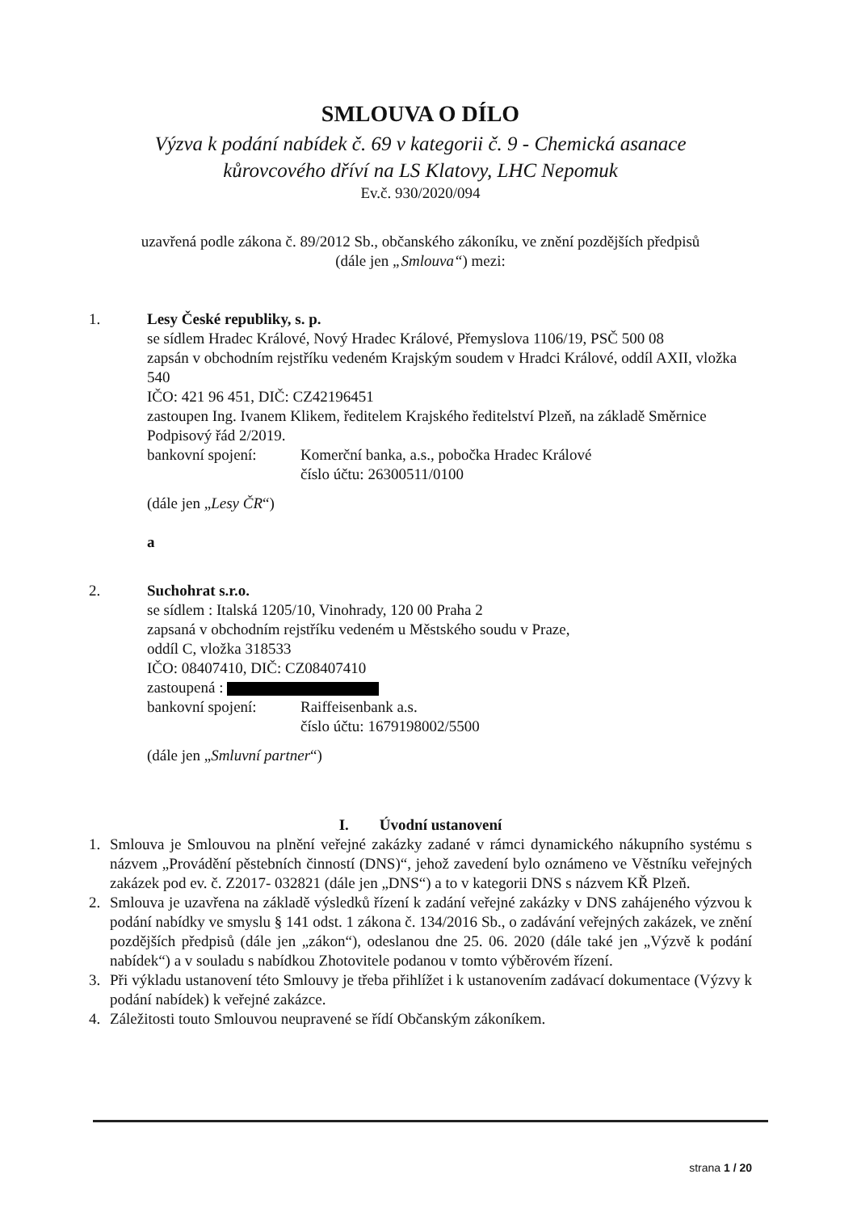SMLOUVA O DÍLO
Výzva k podání nabídek č. 69 v kategorii č. 9 - Chemická asanace
kůrovcového dříví na LS Klatovy, LHC Nepomuk
Ev.č. 930/2020/094
uzavřená podle zákona č. 89/2012 Sb., občanského zákoníku, ve znění pozdějších předpisů
(dále jen „Smlouva“) mezi:
1. Lesy České republiky, s. p.
se sídlem Hradec Králové, Nový Hradec Králové, Přemyslova 1106/19, PSČ 500 08
zapsán v obchodním rejstříku vedeném Krajským soudem v Hradci Králové, oddíl AXII, vložka 540
IČO: 421 96 451, DIČ: CZ42196451
zastoupen Ing. Ivanem Klikem, ředitelem Krajského ředitelství Plzeň, na základě Směrnice Podpisový řád 2/2019.
bankovní spojení: Komerční banka, a.s., pobočka Hradec Králové
číslo účtu: 26300511/0100
(dále jen „Lesy ČR“)
a
2. Suchohrat s.r.o.
se sídlem : Italská 1205/10, Vinohrady, 120 00 Praha 2
zapsaná v obchodním rejstříku vedeném u Městského soudu v Praze,
oddíl C, vložka 318533
IČO: 08407410, DIČ: CZ08407410
zastoupená :
bankovní spojení: Raiffeisenbank a.s.
číslo účtu: 1679198002/5500
(dále jen „Smluvní partner“)
I. Úvodní ustanovení
1. Smlouva je Smlouvou na plnění veřejné zakázky zadané v rámci dynamického nákupního systému s názvem „Provádění pěstebních činností (DNS)“, jehož zavedení bylo oznámeno ve Věstníku veřejných zakázek pod ev. č. Z2017- 032821 (dále jen „DNS“) a to v kategorii DNS s názvem KŘ Plzeň.
2. Smlouva je uzavřena na základě výsledků řízení k zadání veřejné zakázky v DNS zahájeného výzvou k podání nabídky ve smyslu § 141 odst. 1 zákona č. 134/2016 Sb., o zadávání veřejných zakázek, ve znění pozdějších předpisů (dále jen „zákon“), odeslanou dne 25. 06. 2020 (dále také jen „Výzvě k podání nabídek“) a v souladu s nabídkou Zhotovitele podanou v tomto výběrovém řízení.
3. Při výkladu ustanovení této Smlouvy je třeba přihlížet i k ustanovením zadávací dokumentace (Výzvy k podání nabídek) k veřejné zakázce.
4. Záležitosti touto Smlouvou neupravené se řídí Občanským zákoníkem.
strana 1 / 20